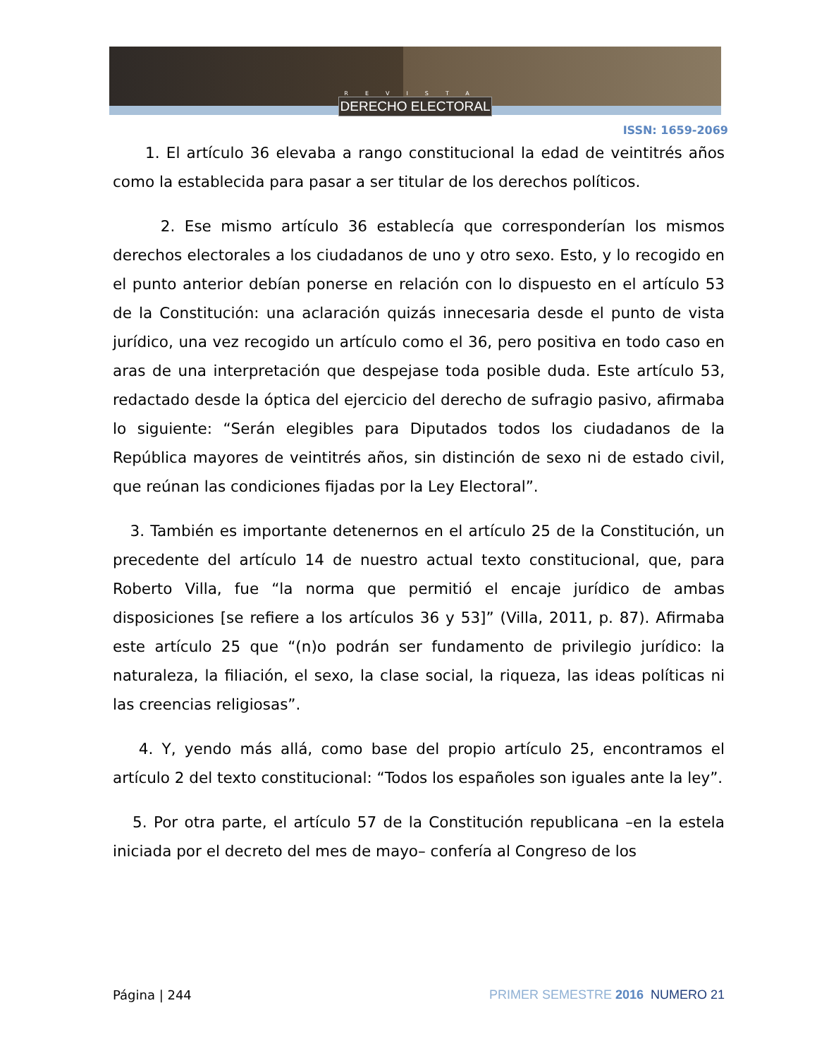REVISTA
DERECHO ELECTORAL
ISSN: 1659-2069
1. El artículo 36 elevaba a rango constitucional la edad de veintitrés años como la establecida para pasar a ser titular de los derechos políticos.
2. Ese mismo artículo 36 establecía que corresponderían los mismos derechos electorales a los ciudadanos de uno y otro sexo. Esto, y lo recogido en el punto anterior debían ponerse en relación con lo dispuesto en el artículo 53 de la Constitución: una aclaración quizás innecesaria desde el punto de vista jurídico, una vez recogido un artículo como el 36, pero positiva en todo caso en aras de una interpretación que despejase toda posible duda. Este artículo 53, redactado desde la óptica del ejercicio del derecho de sufragio pasivo, afirmaba lo siguiente: “Serán elegibles para Diputados todos los ciudadanos de la República mayores de veintitrés años, sin distinción de sexo ni de estado civil, que reúnan las condiciones fijadas por la Ley Electoral”.
3. También es importante detenernos en el artículo 25 de la Constitución, un precedente del artículo 14 de nuestro actual texto constitucional, que, para Roberto Villa, fue “la norma que permitió el encaje jurídico de ambas disposiciones [se refiere a los artículos 36 y 53]” (Villa, 2011, p. 87). Afirmaba este artículo 25 que “(n)o podrán ser fundamento de privilegio jurídico: la naturaleza, la filiación, el sexo, la clase social, la riqueza, las ideas políticas ni las creencias religiosas”.
4. Y, yendo más allá, como base del propio artículo 25, encontramos el artículo 2 del texto constitucional: “Todos los españoles son iguales ante la ley”.
5. Por otra parte, el artículo 57 de la Constitución republicana –en la estela iniciada por el decreto del mes de mayo– confería al Congreso de los
Página | 244 PRIMER SEMESTRE 2016 NUMERO 21